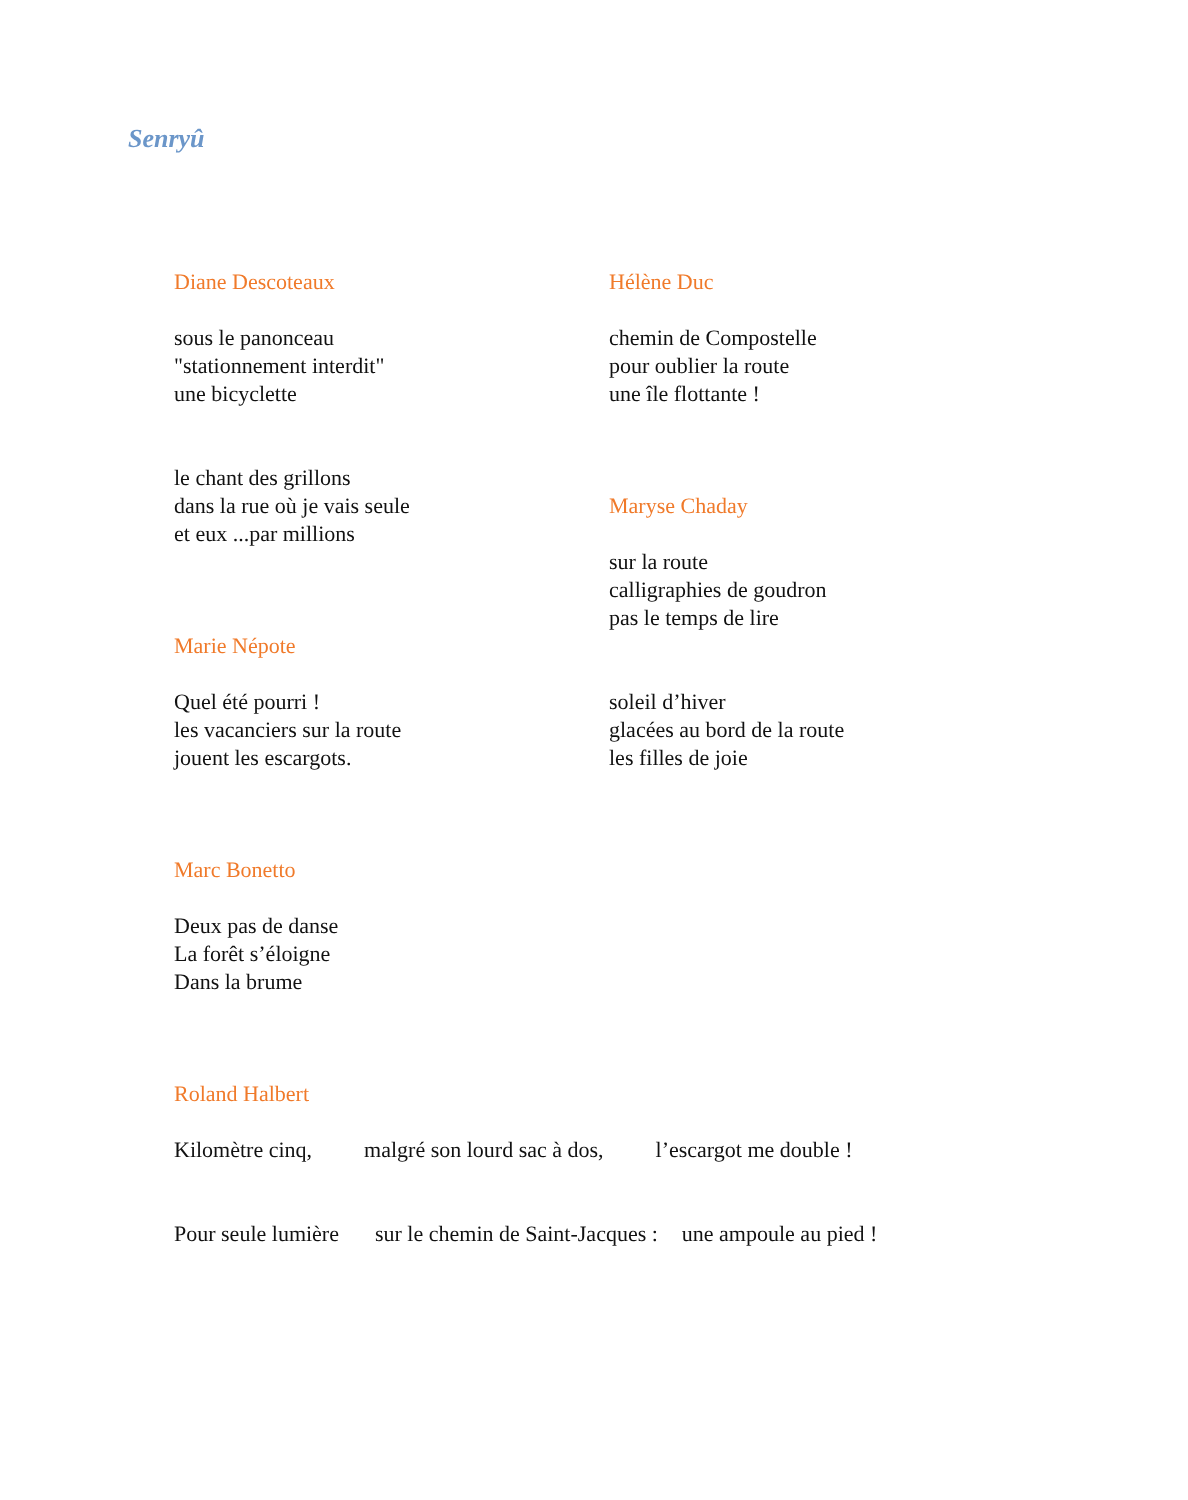Senryû
Diane Descoteaux
sous le panonceau
"stationnement interdit"
une bicyclette
le chant des grillons
dans la rue où je vais seule
et eux ...par millions
Marie Népote
Quel été pourri !
les vacanciers sur la route
jouent les escargots.
Marc Bonetto
Deux pas de danse
La forêt s’éloigne
Dans la brume
Roland Halbert
Hélène Duc
chemin de Compostelle
pour oublier la route
une île flottante !
Maryse Chaday
sur la route
calligraphies de goudron
pas le temps de lire
soleil d’hiver
glacées au bord de la route
les filles de joie
Kilomètre cinq, malgré son lourd sac à dos, l’escargot me double !
Pour seule lumière sur le chemin de Saint-Jacques : une ampoule au pied !